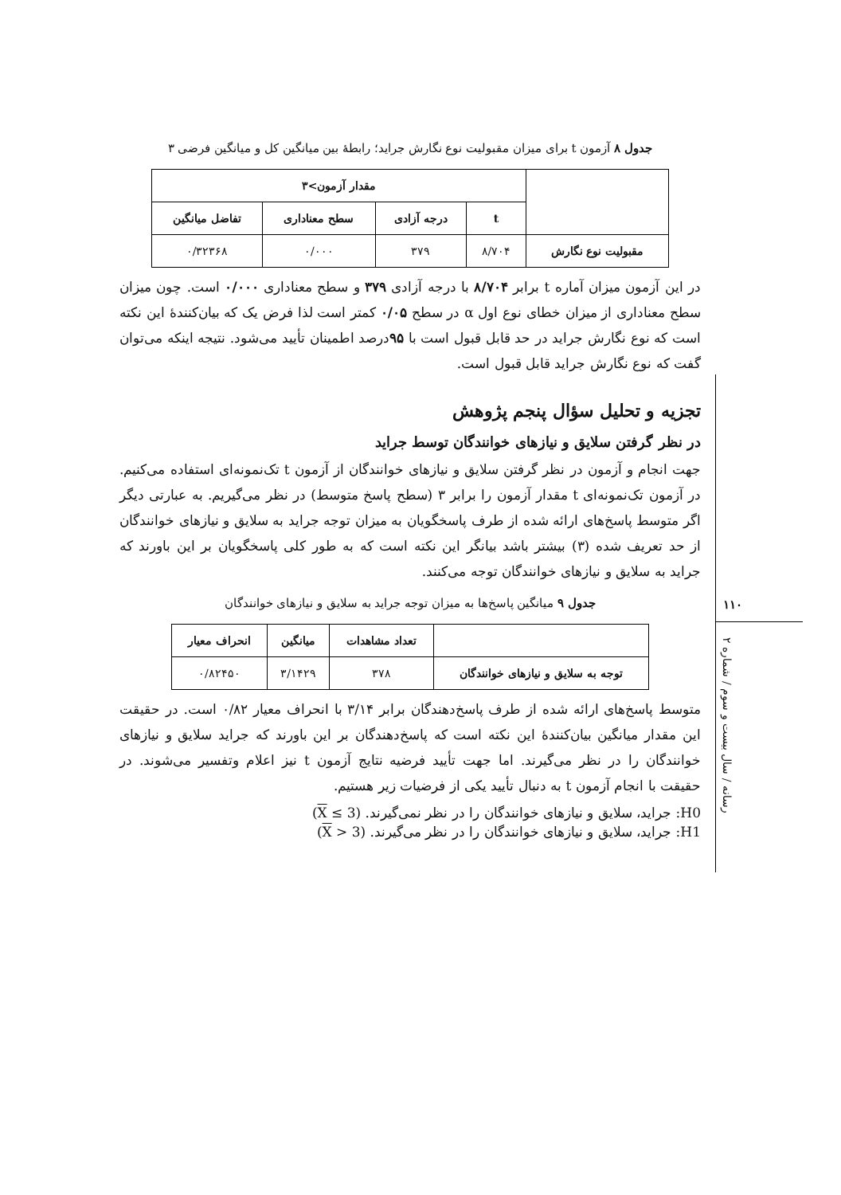جدول ۸ آزمون t برای میزان مقبولیت نوع نگارش جراید؛ رابطهٔ بین میانگین کل و میانگین فرضی ۳
| | مقدار آزمون>۳ | | | |
| --- | --- | --- | --- | --- |
| | t | درجه آزادی | سطح معناداری | تفاضل میانگین |
| مقبولیت نوع نگارش | ۸/۷۰۴ | ۳۷۹ | ۰/۰۰۰ | ۰/۳۲۳۶۸ |
در این آزمون میزان آماره t برابر ۸/۷۰۴ با درجه آزادی ۳۷۹ و سطح معناداری ۰/۰۰۰ است. چون میزان سطح معناداری از میزان خطای نوع اول α در سطح ۰/۰۵ کمتر است لذا فرض یک که بیان‌کنندهٔ این نکته است که نوع نگارش جراید در حد قابل قبول است با ۹۵درصد اطمینان تأیید می‌شود. نتیجه اینکه می‌توان گفت که نوع نگارش جراید قابل قبول است.
تجزیه و تحلیل سؤال پنجم پژوهش
در نظر گرفتن سلایق و نیازهای خوانندگان توسط جراید
جهت انجام و آزمون در نظر گرفتن سلایق و نیازهای خوانندگان از آزمون t تک‌نمونه‌ای استفاده می‌کنیم. در آزمون تک‌نمونه‌ای t مقدار آزمون را برابر ۳ (سطح پاسخ متوسط) در نظر می‌گیریم. به عبارتی دیگر اگر متوسط پاسخ‌های ارائه شده از طرف پاسخگویان به میزان توجه جراید به سلایق و نیازهای خوانندگان از حد تعریف شده (۳) بیشتر باشد بیانگر این نکته است که به طور کلی پاسخگویان بر این باورند که جراید به سلایق و نیازهای خوانندگان توجه می‌کنند.
جدول ۹ میانگین پاسخ‌ها به میزان توجه جراید به سلایق و نیازهای خوانندگان
| | تعداد مشاهدات | میانگین | انحراف معیار |
| --- | --- | --- | --- |
| توجه به سلایق و نیازهای خوانندگان | ۳۷۸ | ۳/۱۴۲۹ | ۰/۸۲۴۵۰ |
متوسط پاسخ‌های ارائه شده از طرف پاسخ‌دهندگان برابر ۳/۱۴ با انحراف معیار ۰/۸۲ است. در حقیقت این مقدار میانگین بیان‌کنندهٔ این نکته است که پاسخ‌دهندگان بر این باورند که جراید سلایق و نیازهای خوانندگان را در نظر می‌گیرند. اما جهت تأیید فرضیه نتایج آزمون t نیز اعلام وتفسیر می‌شوند. در حقیقت با انجام آزمون t به دنبال تأیید یکی از فرضیات زیر هستیم.
H0: جراید، سلایق و نیازهای خوانندگان را در نظر نمی‌گیرند. (X ≤ 3)
H1: جراید، سلایق و نیازهای خوانندگان را در نظر می‌گیرند. (X > 3)
۱۱۰
رسانه / سال بیست و سوم / شماره ۲